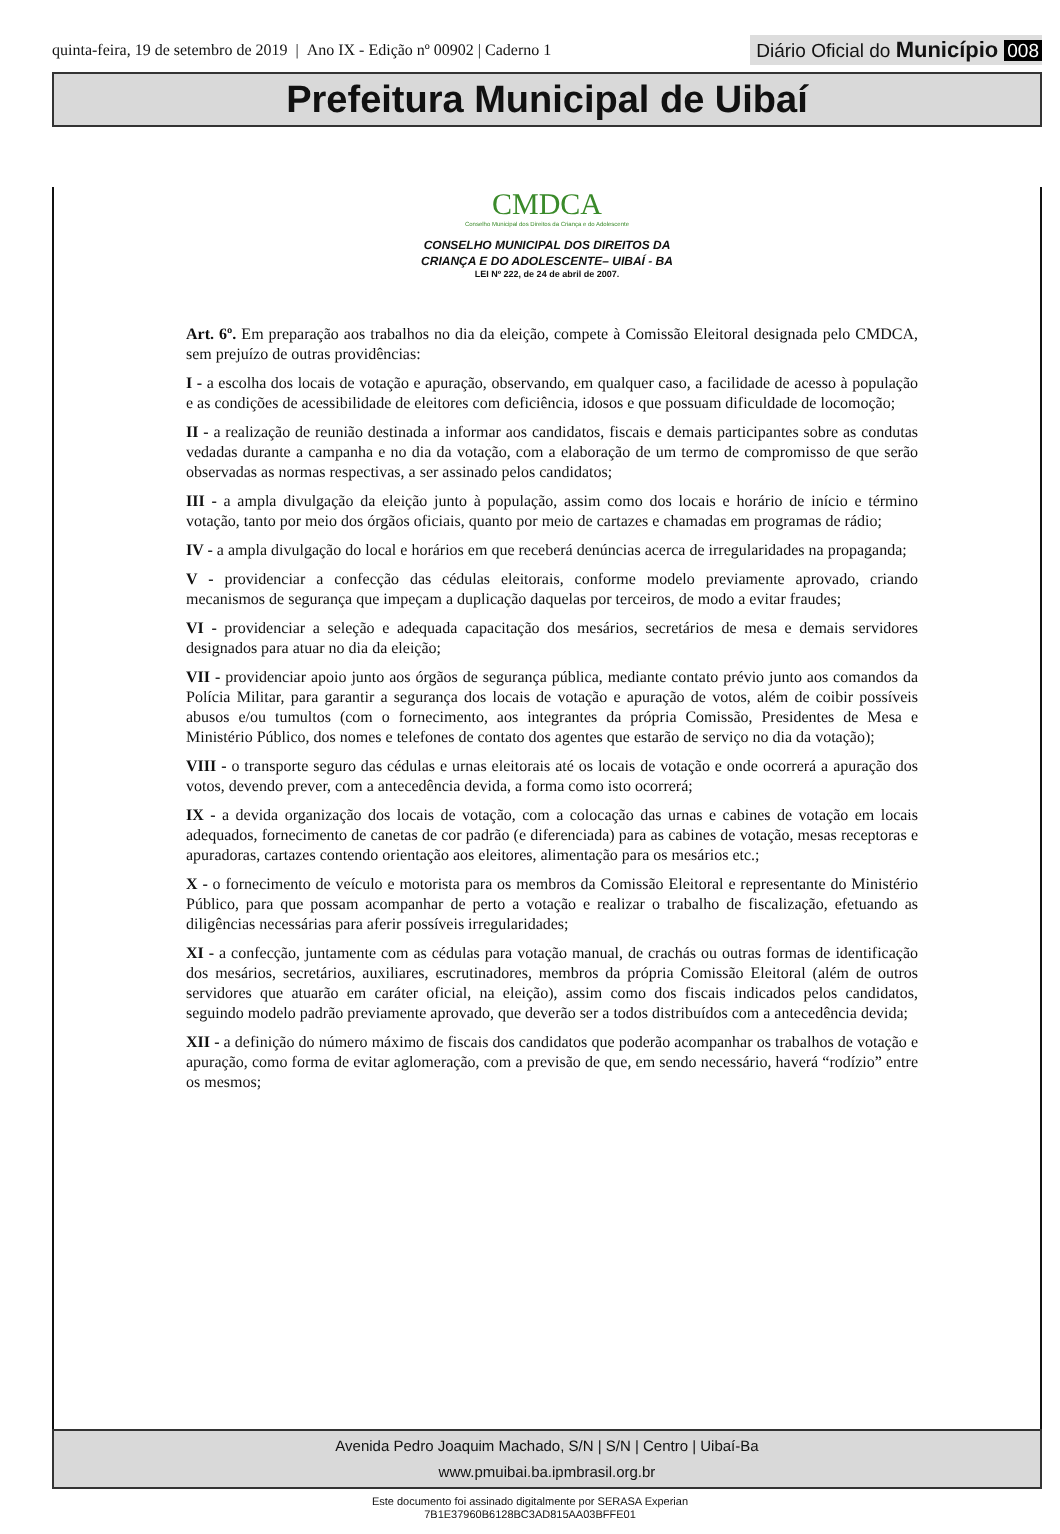quinta-feira, 19 de setembro de 2019 | Ano IX - Edição nº 00902 | Caderno 1
Diário Oficial do Município 008
Prefeitura Municipal de Uibaí
CMDCA
Conselho Municipal dos Direitos da Criança e do Adolescente
CONSELHO MUNICIPAL DOS DIREITOS DA
CRIANÇA E DO ADOLESCENTE– UIBAÍ - BA
LEI Nº 222, de 24 de abril de 2007.
Art. 6º. Em preparação aos trabalhos no dia da eleição, compete à Comissão Eleitoral designada pelo CMDCA, sem prejuízo de outras providências:
I - a escolha dos locais de votação e apuração, observando, em qualquer caso, a facilidade de acesso à população e as condições de acessibilidade de eleitores com deficiência, idosos e que possuam dificuldade de locomoção;
II - a realização de reunião destinada a informar aos candidatos, fiscais e demais participantes sobre as condutas vedadas durante a campanha e no dia da votação, com a elaboração de um termo de compromisso de que serão observadas as normas respectivas, a ser assinado pelos candidatos;
III - a ampla divulgação da eleição junto à população, assim como dos locais e horário de início e término votação, tanto por meio dos órgãos oficiais, quanto por meio de cartazes e chamadas em programas de rádio;
IV - a ampla divulgação do local e horários em que receberá denúncias acerca de irregularidades na propaganda;
V - providenciar a confecção das cédulas eleitorais, conforme modelo previamente aprovado, criando mecanismos de segurança que impeçam a duplicação daquelas por terceiros, de modo a evitar fraudes;
VI - providenciar a seleção e adequada capacitação dos mesários, secretários de mesa e demais servidores designados para atuar no dia da eleição;
VII - providenciar apoio junto aos órgãos de segurança pública, mediante contato prévio junto aos comandos da Polícia Militar, para garantir a segurança dos locais de votação e apuração de votos, além de coibir possíveis abusos e/ou tumultos (com o fornecimento, aos integrantes da própria Comissão, Presidentes de Mesa e Ministério Público, dos nomes e telefones de contato dos agentes que estarão de serviço no dia da votação);
VIII - o transporte seguro das cédulas e urnas eleitorais até os locais de votação e onde ocorrerá a apuração dos votos, devendo prever, com a antecedência devida, a forma como isto ocorrerá;
IX - a devida organização dos locais de votação, com a colocação das urnas e cabines de votação em locais adequados, fornecimento de canetas de cor padrão (e diferenciada) para as cabines de votação, mesas receptoras e apuradoras, cartazes contendo orientação aos eleitores, alimentação para os mesários etc.;
X - o fornecimento de veículo e motorista para os membros da Comissão Eleitoral e representante do Ministério Público, para que possam acompanhar de perto a votação e realizar o trabalho de fiscalização, efetuando as diligências necessárias para aferir possíveis irregularidades;
XI - a confecção, juntamente com as cédulas para votação manual, de crachás ou outras formas de identificação dos mesários, secretários, auxiliares, escrutinadores, membros da própria Comissão Eleitoral (além de outros servidores que atuarão em caráter oficial, na eleição), assim como dos fiscais indicados pelos candidatos, seguindo modelo padrão previamente aprovado, que deverão ser a todos distribuídos com a antecedência devida;
XII - a definição do número máximo de fiscais dos candidatos que poderão acompanhar os trabalhos de votação e apuração, como forma de evitar aglomeração, com a previsão de que, em sendo necessário, haverá “rodízio” entre os mesmos;
Avenida Pedro Joaquim Machado, S/N | S/N | Centro | Uibaí-Ba
www.pmuibai.ba.ipmbrasil.org.br
Este documento foi assinado digitalmente por SERASA Experian
7B1E37960B6128BC3AD815AA03BFFE01